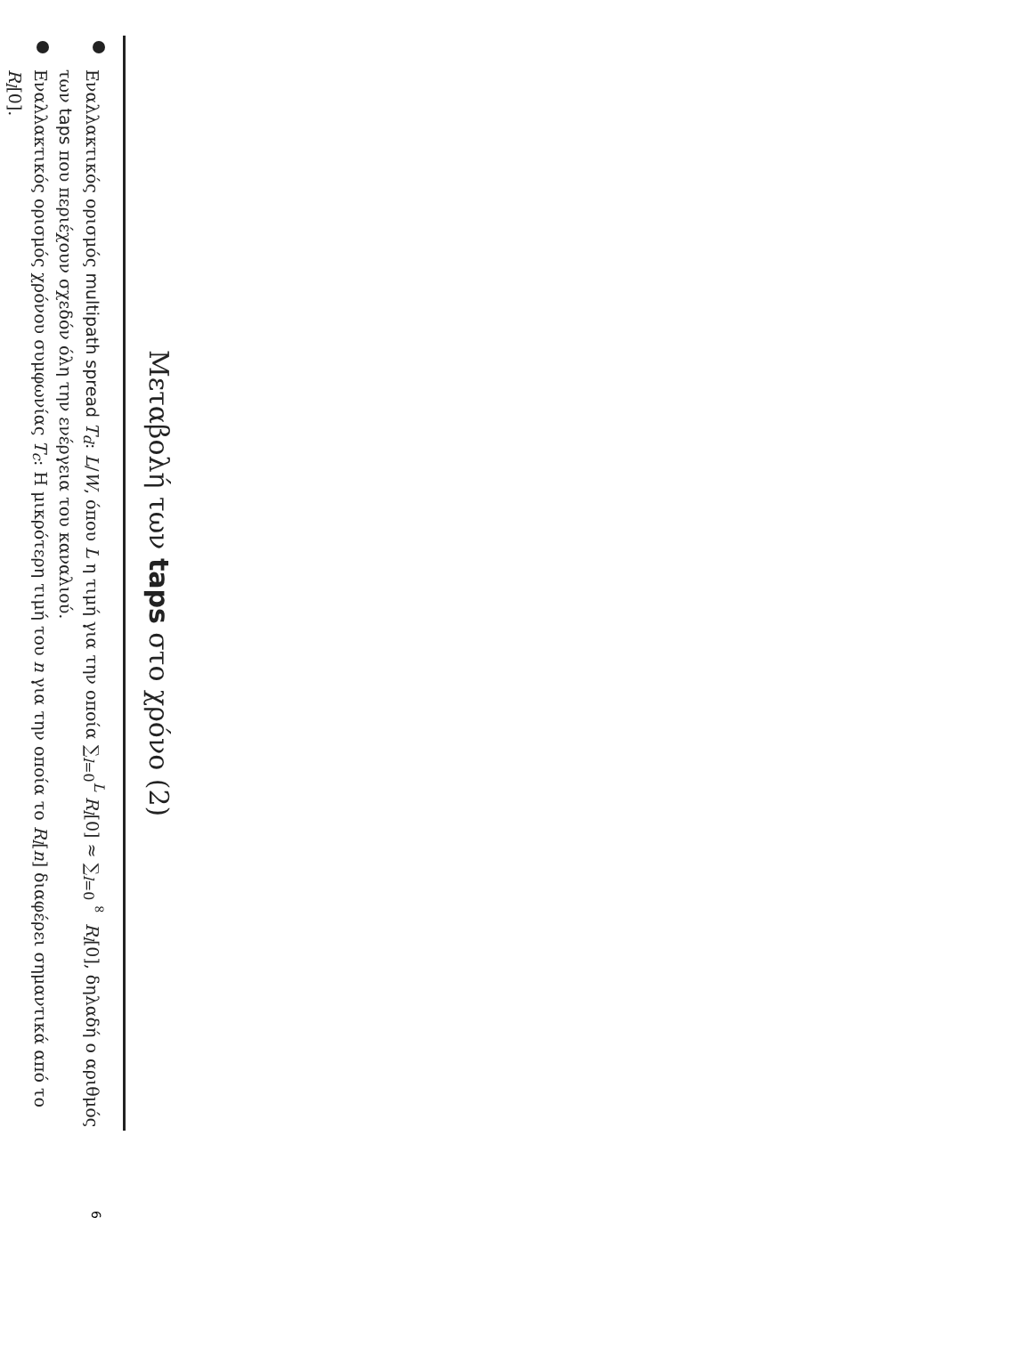Μεταβολή των taps στο χρόνο (2)
Εναλλακτικός ορισμός multipath spread T<sub>d</sub>: L/W, όπου L η τιμή για την οποία ∑<sub>l=0</sub><sup>L</sup> R<sub>l</sub>[0] ≈ ∑<sub>l=0</sub><sup>∞</sup> R<sub>l</sub>[0], δηλαδή ο αριθμός των taps που περιέχουν σχεδόν όλη την ενέργεια του καναλιού.
Εναλλακτικός ορισμός χρόνου συμφωνίας T<sub>c</sub>: Η μικρότερη τιμή του n για την οποία το R<sub>l</sub>[n] διαφέρει σημαντικά από το R<sub>l</sub>[0].
6